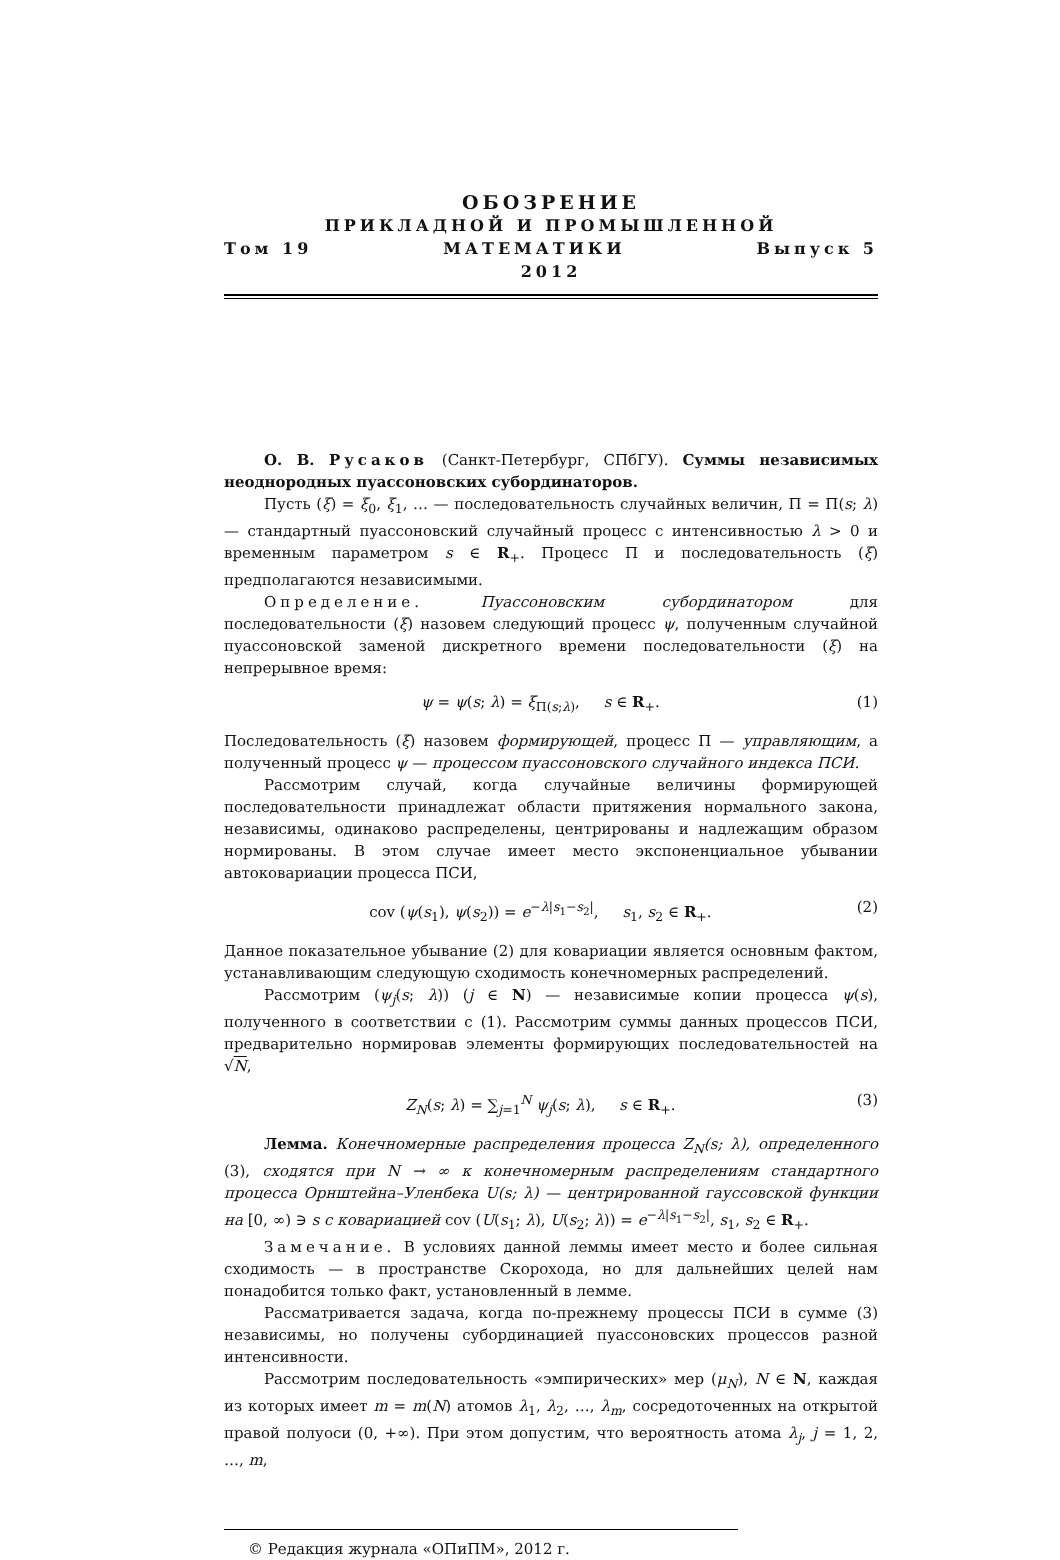ОБОЗРЕНИЕ
ПРИКЛАДНОЙ И ПРОМЫШЛЕННОЙ
Том 19 МАТЕМАТИКИ Выпуск 5
2012
О. В. Русаков (Санкт-Петербург, СПбГУ). Суммы независимых неоднородных пуассоновских субординаторов.
Пусть (ξ) = ξ<sub>0</sub>, ξ<sub>1</sub>, … — последовательность случайных величин, Π = Π(s; λ) — стандартный пуассоновский случайный процесс с интенсивностью λ > 0 и временным параметром s ∈ R<sub>+</sub>. Процесс Π и последовательность (ξ) предполагаются независимыми.
Определение. Пуассоновским субординатором для последовательности (ξ) назовем следующий процесс ψ, полученным случайной пуассоновской заменой дискретного времени последовательности (ξ) на непрерывное время:
ψ = ψ(s; λ) = ξ<sub>Π(s;λ)</sub>, s ∈ R<sub>+</sub>. (1)
Последовательность (ξ) назовем формирующей, процесс Π — управляющим, а полученный процесс ψ — процессом пуассоновского случайного индекса ПСИ.
Рассмотрим случай, когда случайные величины формирующей последовательности принадлежат области притяжения нормального закона, независимы, одинаково распределены, центрированы и надлежащим образом нормированы. В этом случае имеет место экспоненциальное убывании автоковариации процесса ПСИ,
cov (ψ(s<sub>1</sub>), ψ(s<sub>2</sub>)) = e<sup>−λ|s<sub>1</sub>−s<sub>2</sub>|</sup>, s<sub>1</sub>, s<sub>2</sub> ∈ R<sub>+</sub>. (2)
Данное показательное убывание (2) для ковариации является основным фактом, устанавливающим следующую сходимость конечномерных распределений.
Рассмотрим (ψ<sub>j</sub>(s; λ)) (j ∈ N) — независимые копии процесса ψ(s), полученного в соответствии с (1). Рассмотрим суммы данных процессов ПСИ, предварительно нормировав элементы формирующих последовательностей на √N,
Z<sub>N</sub>(s; λ) = ∑<sub>j=1</sub><sup>N</sup> ψ<sub>j</sub>(s; λ), s ∈ R<sub>+</sub>. (3)
Лемма. Конечномерные распределения процесса Z<sub>N</sub>(s; λ), определенного (3), сходятся при N → ∞ к конечномерным распределениям стандартного процесса Орнштейна–Уленбека U(s; λ) — центрированной гауссовской функции на [0, ∞) ∋ s с ковариацией cov (U(s<sub>1</sub>; λ), U(s<sub>2</sub>; λ)) = e<sup>−λ|s<sub>1</sub>−s<sub>2</sub>|</sup>, s<sub>1</sub>, s<sub>2</sub> ∈ R<sub>+</sub>.
Замечание. В условиях данной леммы имеет место и более сильная сходимость — в пространстве Скорохода, но для дальнейших целей нам понадобится только факт, установленный в лемме.
Рассматривается задача, когда по-прежнему процессы ПСИ в сумме (3) независимы, но получены субординацией пуассоновских процессов разной интенсивности.
Рассмотрим последовательность «эмпирических» мер (μ<sub>N</sub>), N ∈ N, каждая из которых имеет m = m(N) атомов λ<sub>1</sub>, λ<sub>2</sub>, …, λ<sub>m</sub>, сосредоточенных на открытой правой полуоси (0, +∞). При этом допустим, что вероятность атома λ<sub>j</sub>, j = 1, 2, …, m,
© Редакция журнала «ОПиПМ», 2012 г.